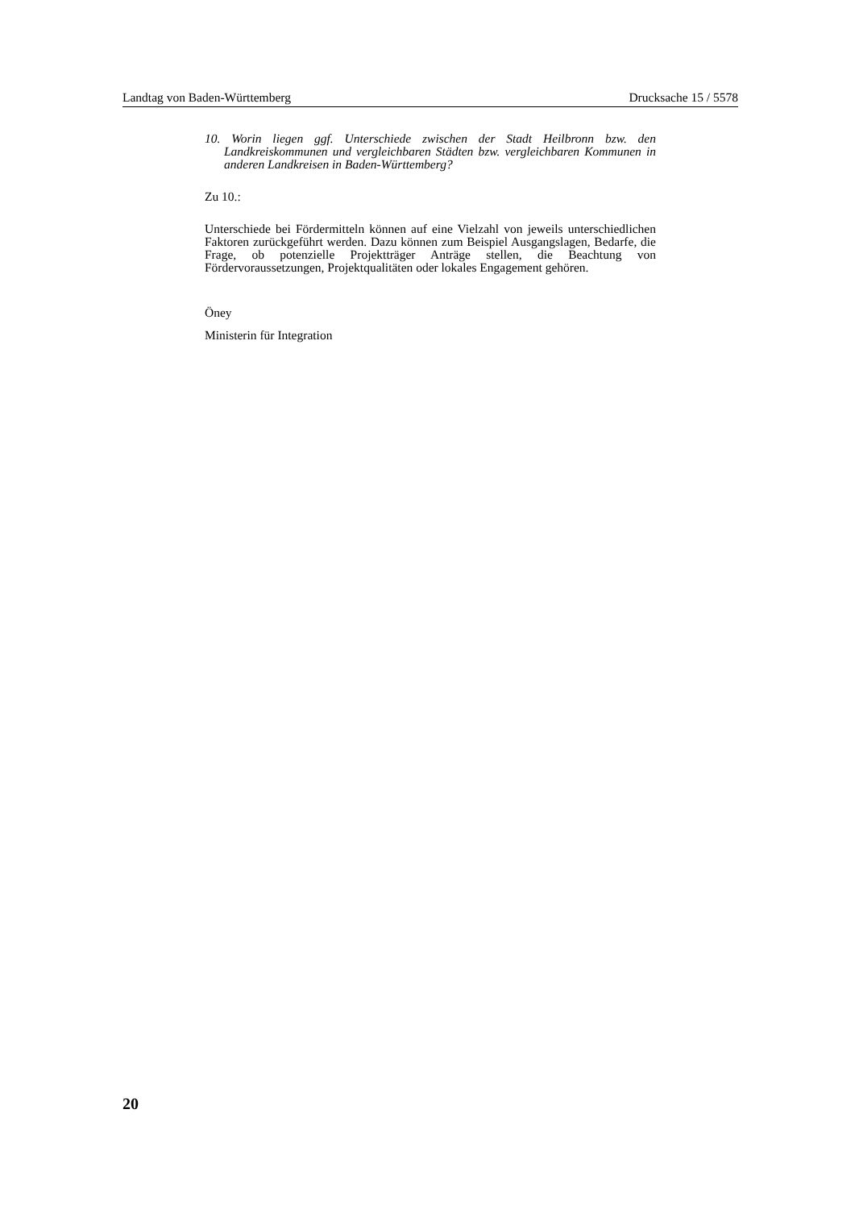Landtag von Baden-Württemberg Drucksache 15 / 5578
10. Worin liegen ggf. Unterschiede zwischen der Stadt Heilbronn bzw. den Landkreiskommunen und vergleichbaren Städten bzw. vergleichbaren Kommunen in anderen Landkreisen in Baden-Württemberg?
Zu 10.:
Unterschiede bei Fördermitteln können auf eine Vielzahl von jeweils unterschiedlichen Faktoren zurückgeführt werden. Dazu können zum Beispiel Ausgangslagen, Bedarfe, die Frage, ob potenzielle Projektträger Anträge stellen, die Beachtung von Fördervoraussetzungen, Projektqualitäten oder lokales Engagement gehören.
Öney
Ministerin für Integration
20